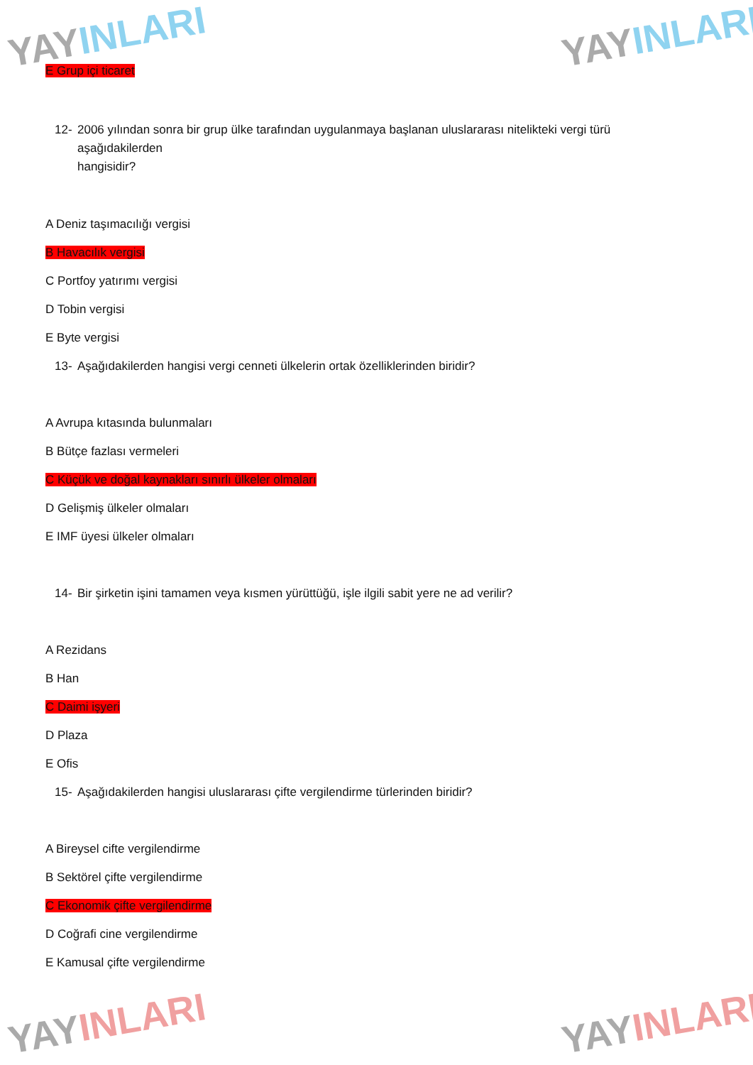YAYINLARI YAYINLARI
YAYINLARI YAYINLARI
E Grup içi ticaret
12- 2006 yılından sonra bir grup ülke tarafından uygulanmaya başlanan uluslararası nitelikteki vergi türü
aşağıdakilerden hangisidir?
A Deniz taşımacılığı vergisi
B Havacılık vergisi
C Portfoy yatırımı vergisi
D Tobin vergisi
E Byte vergisi
13- Aşağıdakilerden hangisi vergi cenneti ülkelerin ortak özelliklerinden biridir?
A Avrupa kıtasında bulunmaları
B Bütçe fazlası vermeleri
C Küçük ve doğal kaynakları sınırlı ülkeler olmaları
D Gelişmiş ülkeler olmaları
E IMF üyesi ülkeler olmaları
14- Bir şirketin işini tamamen veya kısmen yürüttüğü, işle ilgili sabit yere ne ad verilir?
A Rezidans
B Han
C Daimi işyeri
D Plaza
E Ofis
15- Aşağıdakilerden hangisi uluslararası çifte vergilendirme türlerinden biridir?
A Bireysel cifte vergilendirme
B Sektörel çifte vergilendirme
C Ekonomik çifte vergilendirme
D Coğrafi cine vergilendirme
E Kamusal çifte vergilendirme